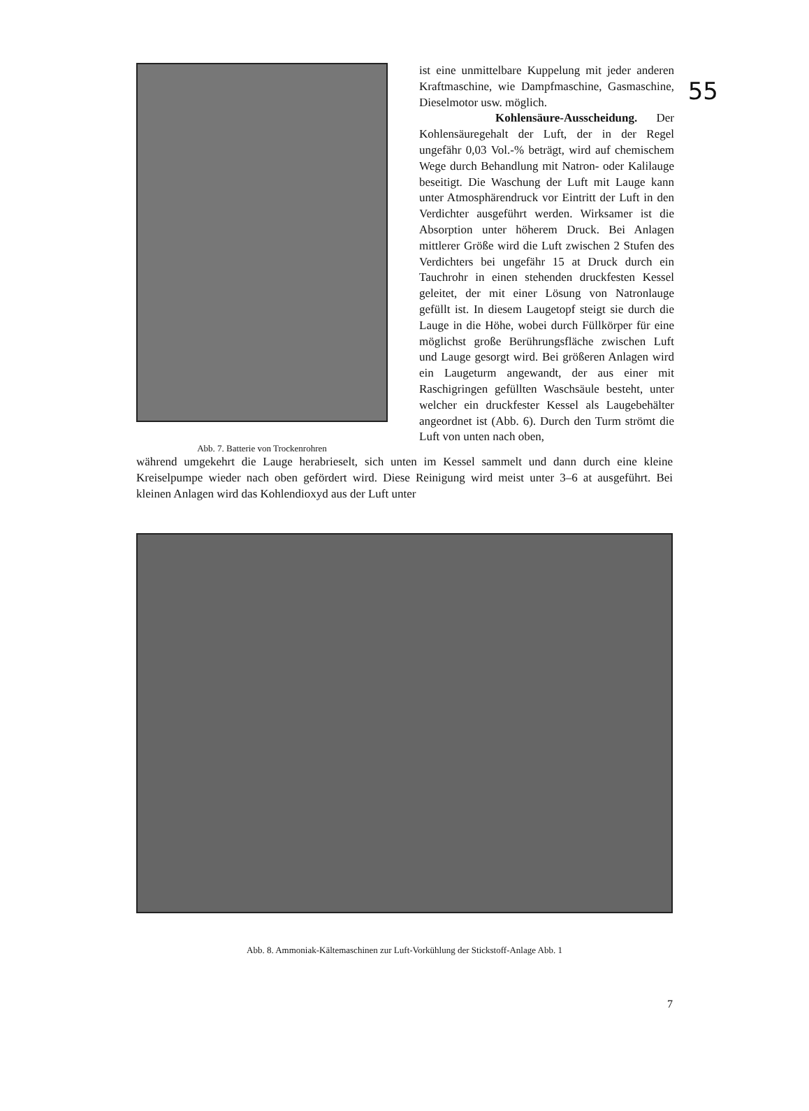55
Abb. 7. Batterie von Trockenrohren
ist eine unmittelbare Kuppelung mit jeder anderen Kraftmaschine, wie Dampfmaschine, Gasmaschine, Dieselmotor usw. möglich.
Kohlensäure-Ausscheidung. Der Kohlensäuregehalt der Luft, der in der Regel ungefähr 0,03 Vol.-% beträgt, wird auf chemischem Wege durch Behandlung mit Natron- oder Kalilauge beseitigt. Die Waschung der Luft mit Lauge kann unter Atmosphärendruck vor Eintritt der Luft in den Verdichter ausgeführt werden. Wirksamer ist die Absorption unter höherem Druck. Bei Anlagen mittlerer Größe wird die Luft zwischen 2 Stufen des Verdichters bei ungefähr 15 at Druck durch ein Tauchrohr in einen stehenden druckfesten Kessel geleitet, der mit einer Lösung von Natronlauge gefüllt ist. In diesem Laugetopf steigt sie durch die Lauge in die Höhe, wobei durch Füllkörper für eine möglichst große Berührungsfläche zwischen Luft und Lauge gesorgt wird. Bei größeren Anlagen wird ein Laugeturm angewandt, der aus einer mit Raschigringen gefüllten Waschsäule besteht, unter welcher ein druckfester Kessel als Laugebehälter angeordnet ist (Abb. 6). Durch den Turm strömt die Luft von unten nach oben,
während umgekehrt die Lauge herabrieselt, sich unten im Kessel sammelt und dann durch eine kleine Kreiselpumpe wieder nach oben gefördert wird. Diese Reinigung wird meist unter 3–6 at ausgeführt. Bei kleinen Anlagen wird das Kohlendioxyd aus der Luft unter
Abb. 8. Ammoniak-Kältemaschinen zur Luft-Vorkühlung der Stickstoff-Anlage Abb. 1
7